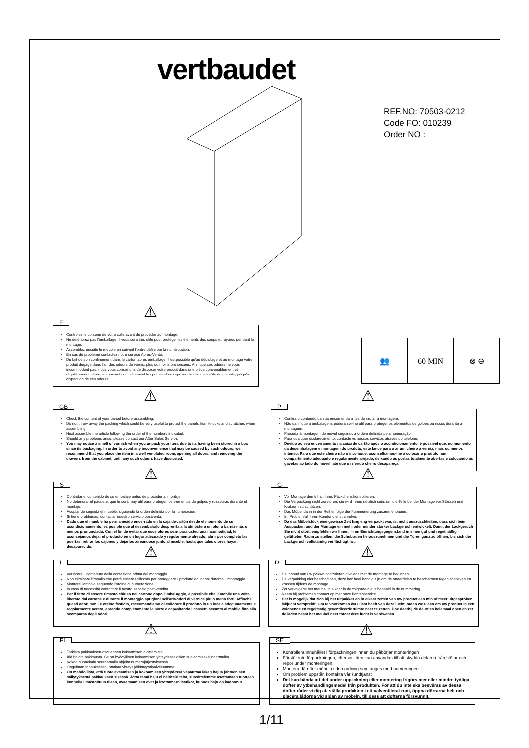vertbaudet
REF.NO: 70503-0212
Code FO: 010239
Order NO :
👥 60 MIN ⊗ ⊖
F ⚠
Contrôlez le contenu de votre colis avant de procéder au montage.
Ne détériorez pas l'emballage, il vous sera très utile pour protéger les éléments des coups et rayures pendant le montage.
Assemblez ensuite le meuble en suivant l'ordre défini par la numérotation.
En cas de problème contactez notre service Après-Vente.
Du fait de son confinement dans le carton après emballage, il est possible qu'au déballage et au montage votre produit dégage dans l'air des odeurs de vernis, plus ou moins prononcées. Afin que ces odeurs ne vous incommodent pas, nous vous conseillons de disposer votre produit dans une pièce convenablement et régulièrement aérée, en ouvrant complètement les portes et en déposant les tiroirs à côté du meuble, jusqu'à disparition de ces odeurs.
GB ⚠
Check the content of your parcel before assembling.
Do not throw away the packing which could be very useful to protect the panels from knocks and scratches when assembling.
Next assemble the article following the order of the numbers indicated.
Should any problems arise, please contact our After Sales Service.
You may notice a smell of varnish when you unpack your item, due to its having been stored in a box since its packaging. In order to avoid any inconvenience that may be caused by such odours, we recommend that you place the item in a well ventilated room, opening all doors, and removing the drawers from the cabinet, until any such odours have dissipated.
P ⚠
Confira o conteúdo da sua encomenda antes de iniciar a montagem.
Não danifique a embalagem, poderá ser-lhe útil para proteger os elementos de golpes ou riscos durante a montagem.
Proceda à montagem do móvel seguindo a ordem definida pela numeração.
Para qualquer esclarecimento, contacte os nossos serviços através do telefone.
Devido ao seu encerramento na caixa de cartão após o acondicionamento, é possível que, no momento da desembalagem e montagem do produto, este lance para o ar um cheiro a verniz, mais ou menos intenso. Para que este cheiro não o incomode, aconselhamos-lhe a colocar o produto num compartimento adequado e regularmente arejado, deixando as portas totalmente abertas e colocando as gavetas ao lado do móvel, até que o referido cheiro desapareça.
S ⚠
Controlar el contenido de su embalaje antes de proceder al montaje.
No deteriorar el paquete, que le será muy útil para proteger los elementos de golpes y rozaduras durante el montaje.
Acoplar de seguida el mueble, siguiendo la orden definida por la numeración.
Si tiene problemas, contactar nuestro servicio postventa.
Dado que el mueble ha permanecido encerrado en la caja de cartón desde el momento de su acondicionamiento, es posible que al desembalarlo desprenda a la atmósfera un olor a barniz más o menos pronunciado. Con el fin de evitar que esos olores sean para usted una incomodidad, le aconsejamos dejar el producto en un lugar adecuado y regularmente alreado; abrir por completo las puertas, retirar los cajones y dejarlos aireándose junto al mueble, hasta que tales olores hayan desaparecido.
G ⚠
Vor Montage den Inhalt Ihres Päckchens kontrollieren.
Die Verpackung nicht zerstören, sie wird Ihnen nützlich sein, um die Teile bei der Montage vor Stössen und Kratzern zu schützen.
Das Möbel dann in der Reihenfolge der Nummerierung zusammenbauen.
Im Problemfall Ihren Kundendienst anrufen.
Da das Möbelstück eine gewisse Zeit lang eng verpackt war, ist nicht auszuschließen, dass sich beim Auspacken und der Montage ein mehr oder minder starker Lackgeruch entwickelt. Damit der Lackgeruch Sie nicht stört, empfehlen wir Ihnen, Ihren Einrichtungsgegenstand in einen gut und regelmäßig gelüfteten Raum zu stellen, die Schubladen herauszunehmen und die Türen ganz zu öffnen, bis sich der Lackgeruch vollständig verflüchtigt hat.
I ⚠
Verificare il contenuto della confezione prima del montaggio.
Non eliminare l'imballo che potrà essere utilizzato per proteggere il prodotto dai danni durante il montaggio.
Montare l'articolo seguendo l'ordine di numerazione.
In caso di necessità contattare il nostro servizio post-vendita
Per il fatto di essere rimasto chiuso nel cartone dopo l'imballaggio, è possibile che il mobile una volta liberato dal cartone e durante il montaggio sprigioni nell'aria odori di vernice più o meno forti. Affinché questi odori non Le creino fastidio, raccomandiamo di collocare il prodotto in un locale adeguatamente e regolarmente aerato, aprendo completamente le porte e depositando i cassetti accanto al mobile fino alla scomparsa degli odori.
D ⚠
De inhoud van uw pakket controleren alvorens met de montage te beginnen.
De verpakking niet beschadigen, deze kan heel handig zijn om de onderdelen te beschermen tegen schokken en krassen tijdens de montage.
Zet vervolgens het meubel in elkaar in de volgorde die is bepaald in de nummering.
Neem bij problemen contact op met onze klantenservice.
Het is mogelijk dat zich bij het uitpakken en in elkaar zetten van uw product een min of meer uitgesproken lakjucht verspreidt. Om te voorkomen dat u last heeft van deze lucht, raden we u aan om uw product in een voldoende en regelmatig geventileerde ruimte neer te zetten. Doe daarbij de deurtjes helemaal open en zet de laden naast het meubel neer totdat deze lucht is verdwenen.
FI ⚠
Tarkista pakkauksen osat ennen kokoamisen aloittamista
Älä hajota pakkausta. Se on hyödyllinen kokoamisen yhteydessä osien suojaamiseksi naarmuilta
Kokoa huonekalu seuraamalla ohjeita numerojärjestyksessä
Ongelman tapauksessa, ottakaa yhteys jälkimyyntipalveluumme
On mahdollista, että tuote avaamisen ja kokoamisen yhteydessä vapauttaa lakan hajua johtuen sen säilytyksestä pakkauksen sisässä. Jotta tämä haju ei häiritsisi teitä, suosittelemme asettamaan tuotteen kunnolla ilmastoituun tilaan, avaamaan sen ovet ja irrottamaan laatikot, kunnes haju on kadonnut.
SE ⚠
Kontrollera innehållet i förpackningen innan du påbörjar monteringen
Förstör inte förpackningen, eftersom den kan användas till att skydda delarna från stötar och repor under monteringen.
Montera därefter möbeln i den ordning som anges med numreringen
Om problem uppstår, kontakta vår kundtjänst
Det kan hända att det under uppackning eller montering frigörs mer eller mindre tydliga dofter av ytbehandlingsmedel från produkten. För att du inte ska besväras av dessa dofter råder vi dig att ställa produkten i ett välventilerat rum, öppna dörrarna helt och placera lådorna vid sidan av möbeln, till dess att dofterna försvunnit.
1/11